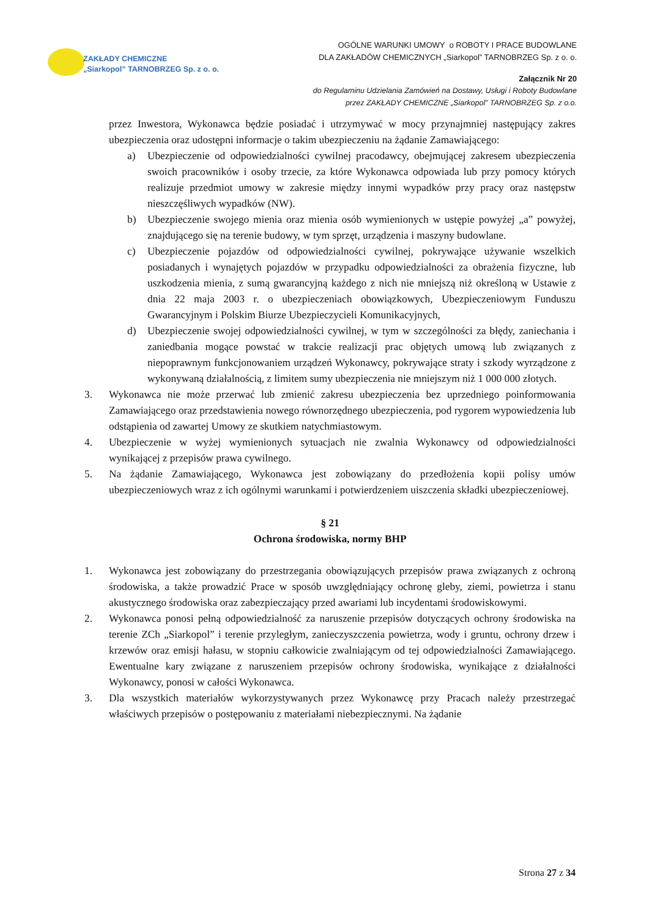ZAKŁADY CHEMICZNE
„Siarkopol” TARNOBRZEG Sp. z o. o.
OGÓLNE WARUNKI UMOWY o ROBOTY I PRACE BUDOWLANE
DLA ZAKŁADÓW CHEMICZNYCH „Siarkopol” TARNOBRZEG Sp. z o. o.
Załącznik Nr 20
do Regulaminu Udzielania Zamówień na Dostawy, Usługi i Roboty Budowlane
przez ZAKŁADY CHEMICZNE „Siarkopol” TARNOBRZEG Sp. z o.o.
przez Inwestora, Wykonawca będzie posiadać i utrzymywać w mocy przynajmniej następujący zakres ubezpieczenia oraz udostępni informacje o takim ubezpieczeniu na żądanie Zamawiającego:
a) Ubezpieczenie od odpowiedzialności cywilnej pracodawcy, obejmującej zakresem ubezpieczenia swoich pracowników i osoby trzecie, za które Wykonawca odpowiada lub przy pomocy których realizuje przedmiot umowy w zakresie między innymi wypadków przy pracy oraz następstw nieszczęśliwych wypadków (NW).
b) Ubezpieczenie swojego mienia oraz mienia osób wymienionych w ustępie powyżej „a” powyżej, znajdującego się na terenie budowy, w tym sprzęt, urządzenia i maszyny budowlane.
c) Ubezpieczenie pojazdów od odpowiedzialności cywilnej, pokrywające używanie wszelkich posiadanych i wynajętych pojazdów w przypadku odpowiedzialności za obrażenia fizyczne, lub uszkodzenia mienia, z sumą gwarancyjną każdego z nich nie mniejszą niż określoną w Ustawie z dnia 22 maja 2003 r. o ubezpieczeniach obowiązkowych, Ubezpieczeniowym Funduszu Gwarancyjnym i Polskim Biurze Ubezpieczycieli Komunikacyjnych,
d) Ubezpieczenie swojej odpowiedzialności cywilnej, w tym w szczególności za błędy, zaniechania i zaniedbania mogące powstać w trakcie realizacji prac objętych umową lub związanych z niepoprawnym funkcjonowaniem urządzeń Wykonawcy, pokrywające straty i szkody wyrządzone z wykonywaną działalnością, z limitem sumy ubezpieczenia nie mniejszym niż 1 000 000 złotych.
3. Wykonawca nie może przerwać lub zmienić zakresu ubezpieczenia bez uprzedniego poinformowania Zamawiającego oraz przedstawienia nowego równorzędnego ubezpieczenia, pod rygorem wypowiedzenia lub odstąpienia od zawartej Umowy ze skutkiem natychmiastowym.
4. Ubezpieczenie w wyżej wymienionych sytuacjach nie zwalnia Wykonawcy od odpowiedzialności wynikającej z przepisów prawa cywilnego.
5. Na żądanie Zamawiającego, Wykonawca jest zobowiązany do przedłożenia kopii polisy umów ubezpieczeniowych wraz z ich ogólnymi warunkami i potwierdzeniem uiszczenia składki ubezpieczeniowej.
§ 21
Ochrona środowiska, normy BHP
1. Wykonawca jest zobowiązany do przestrzegania obowiązujących przepisów prawa związanych z ochroną środowiska, a także prowadzić Prace w sposób uwzględniający ochronę gleby, ziemi, powietrza i stanu akustycznego środowiska oraz zabezpieczający przed awariami lub incydentami środowiskowymi.
2. Wykonawca ponosi pełną odpowiedzialność za naruszenie przepisów dotyczących ochrony środowiska na terenie ZCh „Siarkopol” i terenie przyległym, zanieczyszczenia powietrza, wody i gruntu, ochrony drzew i krzewów oraz emisji hałasu, w stopniu całkowicie zwalniającym od tej odpowiedzialności Zamawiającego. Ewentualne kary związane z naruszeniem przepisów ochrony środowiska, wynikające z działalności Wykonawcy, ponosi w całości Wykonawca.
3. Dla wszystkich materiałów wykorzystywanych przez Wykonawcę przy Pracach należy przestrzegać właściwych przepisów o postępowaniu z materiałami niebezpiecznymi. Na żądanie
Strona 27 z 34